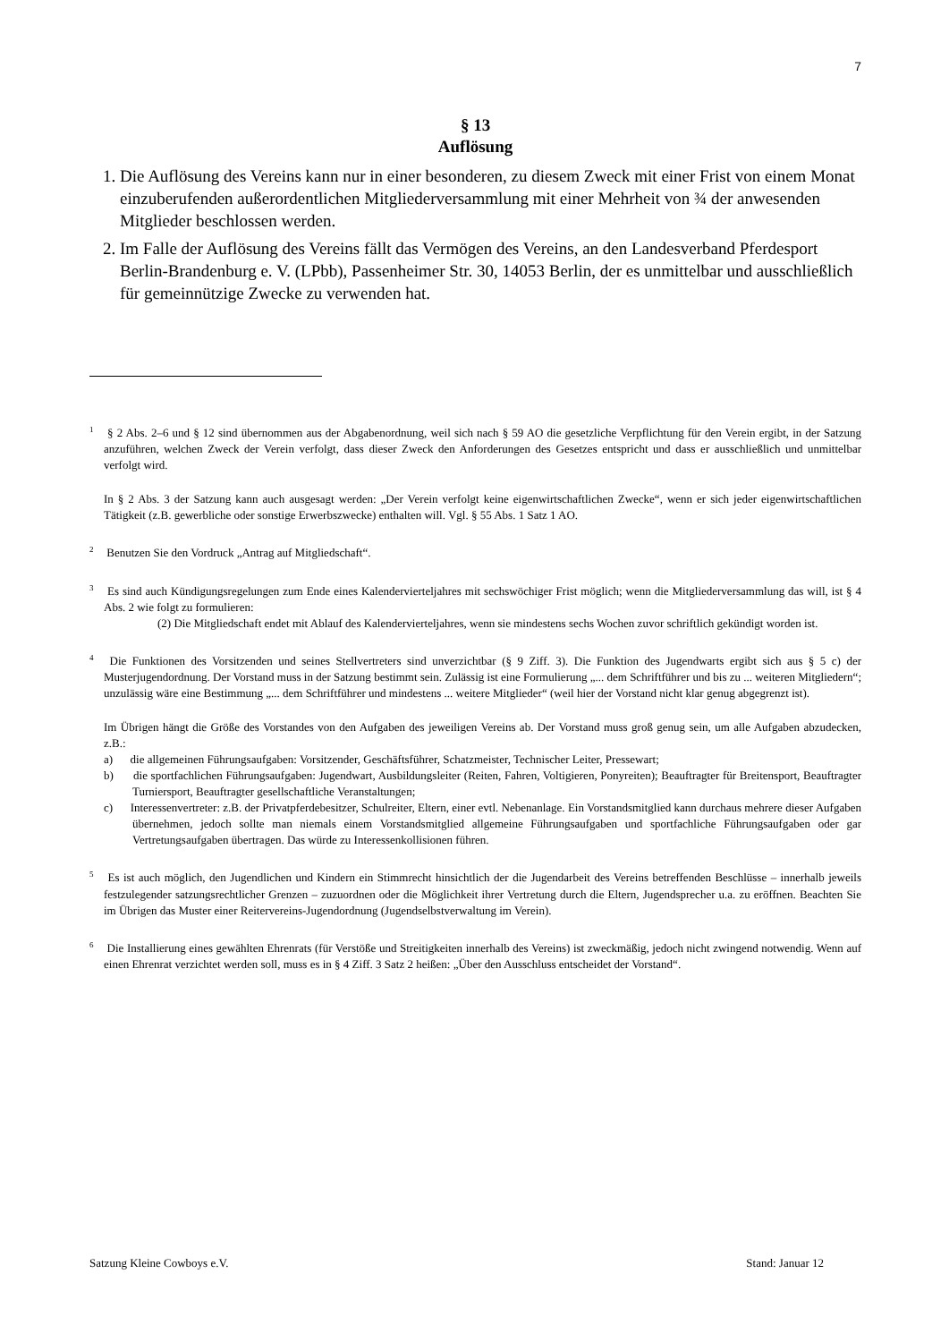7
§ 13
Auflösung
1. Die Auflösung des Vereins kann nur in einer besonderen, zu diesem Zweck mit einer Frist von einem Monat einzuberufenden außerordentlichen Mitgliederversammlung mit einer Mehrheit von ¾ der anwesenden Mitglieder beschlossen werden.
2. Im Falle der Auflösung des Vereins fällt das Vermögen des Vereins, an den Landesverband Pferdesport Berlin-Brandenburg e. V. (LPbb), Passenheimer Str. 30, 14053 Berlin, der es unmittelbar und ausschließlich für gemeinnützige Zwecke zu verwenden hat.
<sup>1</sup> § 2 Abs. 2–6 und § 12 sind übernommen aus der Abgabenordnung, weil sich nach § 59 AO die gesetzliche Verpflichtung für den Verein ergibt, in der Satzung anzuführen, welchen Zweck der Verein verfolgt, dass dieser Zweck den Anforderungen des Gesetzes entspricht und dass er ausschließlich und unmittelbar verfolgt wird.
In § 2 Abs. 3 der Satzung kann auch ausgesagt werden: „Der Verein verfolgt keine eigenwirtschaftlichen Zwecke“, wenn er sich jeder eigenwirtschaftlichen Tätigkeit (z.B. gewerbliche oder sonstige Erwerbszwecke) enthalten will. Vgl. § 55 Abs. 1 Satz 1 AO.
<sup>2</sup> Benutzen Sie den Vordruck „Antrag auf Mitgliedschaft“.
<sup>3</sup> Es sind auch Kündigungsregelungen zum Ende eines Kalendervierteljahres mit sechswöchiger Frist möglich; wenn die Mitgliederversammlung das will, ist § 4 Abs. 2 wie folgt zu formulieren:
(2) Die Mitgliedschaft endet mit Ablauf des Kalendervierteljahres, wenn sie mindestens sechs Wochen zuvor schriftlich gekündigt worden ist.
<sup>4</sup> Die Funktionen des Vorsitzenden und seines Stellvertreters sind unverzichtbar (§ 9 Ziff. 3). Die Funktion des Jugendwarts ergibt sich aus § 5 c) der Musterjugendordnung. Der Vorstand muss in der Satzung bestimmt sein. Zulässig ist eine Formulierung „... dem Schriftführer und bis zu ... weiteren Mitgliedern“; unzulässig wäre eine Bestimmung „... dem Schriftführer und mindestens ... weitere Mitglieder“ (weil hier der Vorstand nicht klar genug abgegrenzt ist).
Im Übrigen hängt die Größe des Vorstandes von den Aufgaben des jeweiligen Vereins ab. Der Vorstand muss groß genug sein, um alle Aufgaben abzudecken, z.B.:
a) die allgemeinen Führungsaufgaben: Vorsitzender, Geschäftsführer, Schatzmeister, Technischer Leiter, Pressewart;
b) die sportfachlichen Führungsaufgaben: Jugendwart, Ausbildungsleiter (Reiten, Fahren, Voltigieren, Ponyreiten); Beauftragter für Breitensport, Beauftragter Turniersport, Beauftragter gesellschaftliche Veranstaltungen;
c) Interessenvertreter: z.B. der Privatpferdebesitzer, Schulreiter, Eltern, einer evtl. Nebenanlage. Ein Vorstandsmitglied kann durchaus mehrere dieser Aufgaben übernehmen, jedoch sollte man niemals einem Vorstandsmitglied allgemeine Führungsaufgaben und sportfachliche Führungsaufgaben oder gar Vertretungsaufgaben übertragen. Das würde zu Interessenkollisionen führen.
<sup>5</sup> Es ist auch möglich, den Jugendlichen und Kindern ein Stimmrecht hinsichtlich der die Jugendarbeit des Vereins betreffenden Beschlüsse – innerhalb jeweils festzulegender satzungsrechtlicher Grenzen – zuzuordnen oder die Möglichkeit ihrer Vertretung durch die Eltern, Jugendsprecher u.a. zu eröffnen. Beachten Sie im Übrigen das Muster einer Reitervereins-Jugendordnung (Jugendselbstverwaltung im Verein).
<sup>6</sup> Die Installierung eines gewählten Ehrenrats (für Verstöße und Streitigkeiten innerhalb des Vereins) ist zweckmäßig, jedoch nicht zwingend notwendig. Wenn auf einen Ehrenrat verzichtet werden soll, muss es in § 4 Ziff. 3 Satz 2 heißen: „Über den Ausschluss entscheidet der Vorstand“.
Satzung Kleine Cowboys e.V. Stand: Januar 12